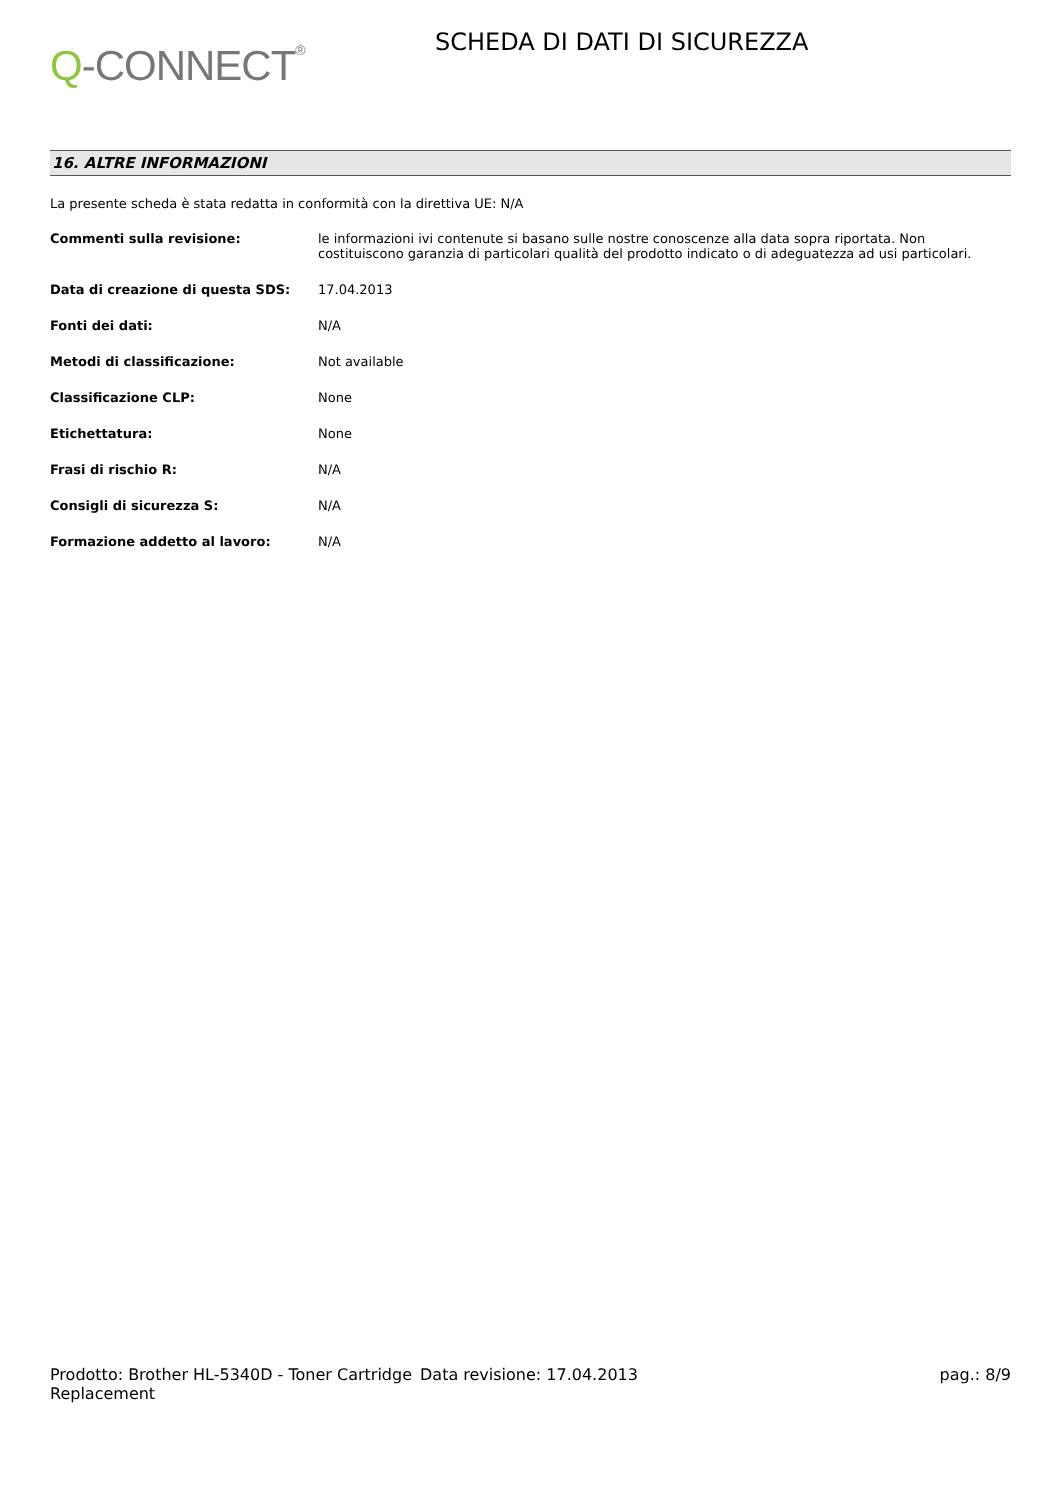Q-CONNECT<sup>®</sup>
SCHEDA DI DATI DI SICUREZZA
16. ALTRE INFORMAZIONI
La presente scheda è stata redatta in conformità con la direttiva UE: N/A
| Commenti sulla revisione: | le informazioni ivi contenute si basano sulle nostre conoscenze alla data sopra riportata. Non costituiscono garanzia di particolari qualità del prodotto indicato o di adeguatezza ad usi particolari. |
| Data di creazione di questa SDS: | 17.04.2013 |
| Fonti dei dati: | N/A |
| Metodi di classificazione: | Not available |
| Classificazione CLP: | None |
| Etichettatura: | None |
| Frasi di rischio R: | N/A |
| Consigli di sicurezza S: | N/A |
| Formazione addetto al lavoro: | N/A |
Prodotto: Brother HL-5340D - Toner Cartridge Replacement
Data revisione: 17.04.2013 pag.: 8/9